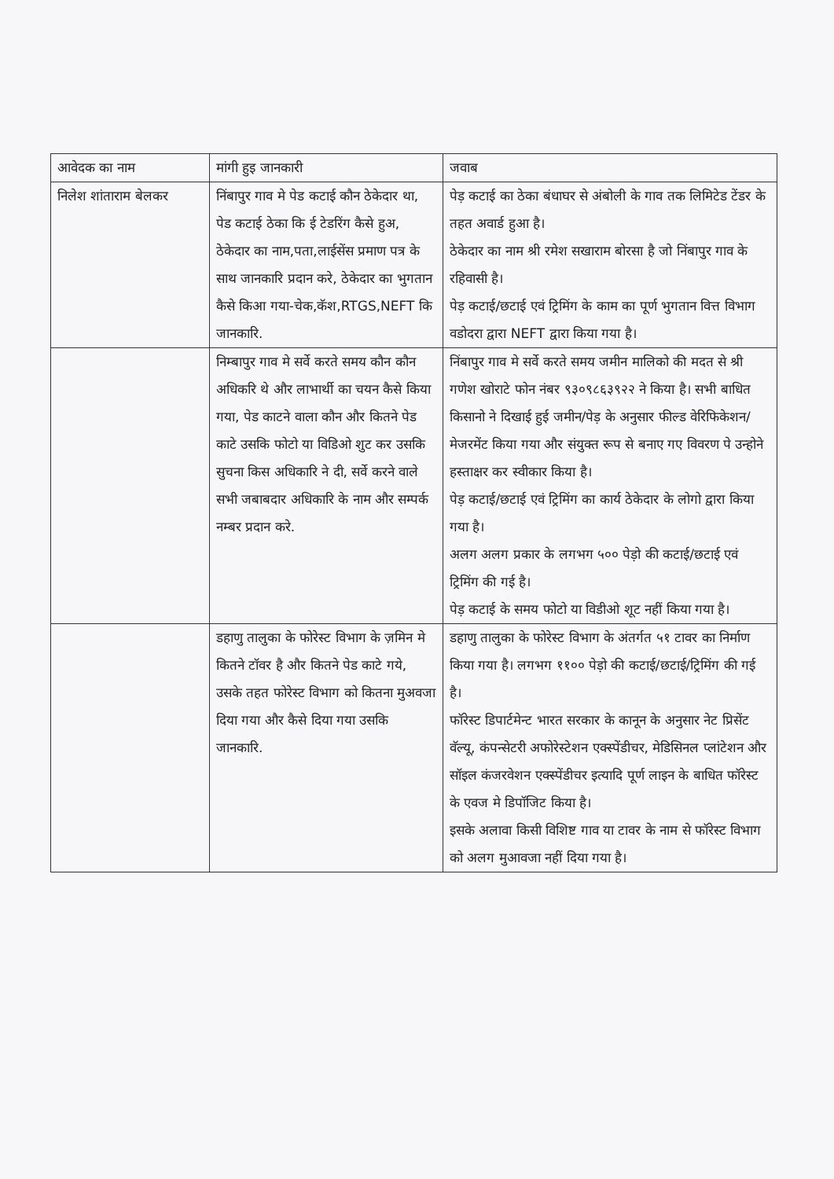| आवेदक का नाम | मांगी हुइ जानकारी | जवाब |
| --- | --- | --- |
| निलेश शांताराम बेलकर | निंबापुर गाव मे पेड कटाई कौन ठेकेदार था, पेड कटाई ठेका कि ई टेडरिंग कैसे हुअ, ठेकेदार का नाम,पता,लाईसेंस प्रमाण पत्र के साथ जानकारि प्रदान करे, ठेकेदार का भुगतान कैसे किआ गया-चेक,कॅश,RTGS,NEFT कि जानकारि. | पेड़ कटाई का ठेका बंधाघर से अंबोली के गाव तक लिमिटेड टेंडर के तहत अवार्ड हुआ है। ठेकेदार का नाम श्री रमेश सखाराम बोरसा है जो निंबापुर गाव के रहिवासी है। पेड़ कटाई/छटाई एवं ट्रिमिंग के काम का पूर्ण भुगतान वित्त विभाग वडोदरा द्वारा NEFT द्वारा किया गया है। |
| | निम्बापुर गाव मे सर्वे करते समय कौन कौन अधिकरि थे और लाभार्थी का चयन कैसे किया गया, पेड काटने वाला कौन और कितने पेड काटे उसकि फोटो या विडिओ शुट कर उसकि सुचना किस अधिकारि ने दी, सर्वे करने वाले सभी जबाबदार अधिकारि के नाम और सम्पर्क नम्बर प्रदान करे. | निंबापुर गाव मे सर्वे करते समय जमीन मालिको की मदत से श्री गणेश खोराटे फोन नंबर ९३०९८६३९२२ ने किया है। सभी बाधित किसानो ने दिखाई हुई जमीन/पेड़ के अनुसार फील्ड वेरिफिकेशन/मेजरमेंट किया गया और संयुक्त रूप से बनाए गए विवरण पे उन्होने हस्ताक्षर कर स्वीकार किया है। पेड़ कटाई/छटाई एवं ट्रिमिंग का कार्य ठेकेदार के लोगो द्वारा किया गया है। अलग अलग प्रकार के लगभग ५०० पेड़ो की कटाई/छटाई एवं ट्रिमिंग की गई है। पेड़ कटाई के समय फोटो या विडीओ शूट नहीं किया गया है। |
| | डहाणु तालुका के फोरेस्ट विभाग के ज़मिन मे कितने टॉवर है और कितने पेड काटे गये, उसके तहत फोरेस्ट विभाग को कितना मुअवजा दिया गया और कैसे दिया गया उसकि जानकारि. | डहाणु तालुका के फोरेस्ट विभाग के अंतर्गत ५१ टावर का निर्माण किया गया है। लगभग ११०० पेड़ो की कटाई/छटाई/ट्रिमिंग की गई है। फॉरेस्ट डिपार्टमेन्ट भारत सरकार के कानून के अनुसार नेट प्रिसेंट वॅल्यू, कंपन्सेटरी अफोरेस्टेशन एक्स्पेंडीचर, मेडिसिनल प्लांटेशन और सॉइल कंजरवेशन एक्स्पेंडीचर इत्यादि पूर्ण लाइन के बाधित फॉरेस्ट के एवज मे डिपॉजिट किया है। इसके अलावा किसी विशिष्ट गाव या टावर के नाम से फॉरेस्ट विभाग को अलग मुआवजा नहीं दिया गया है। |